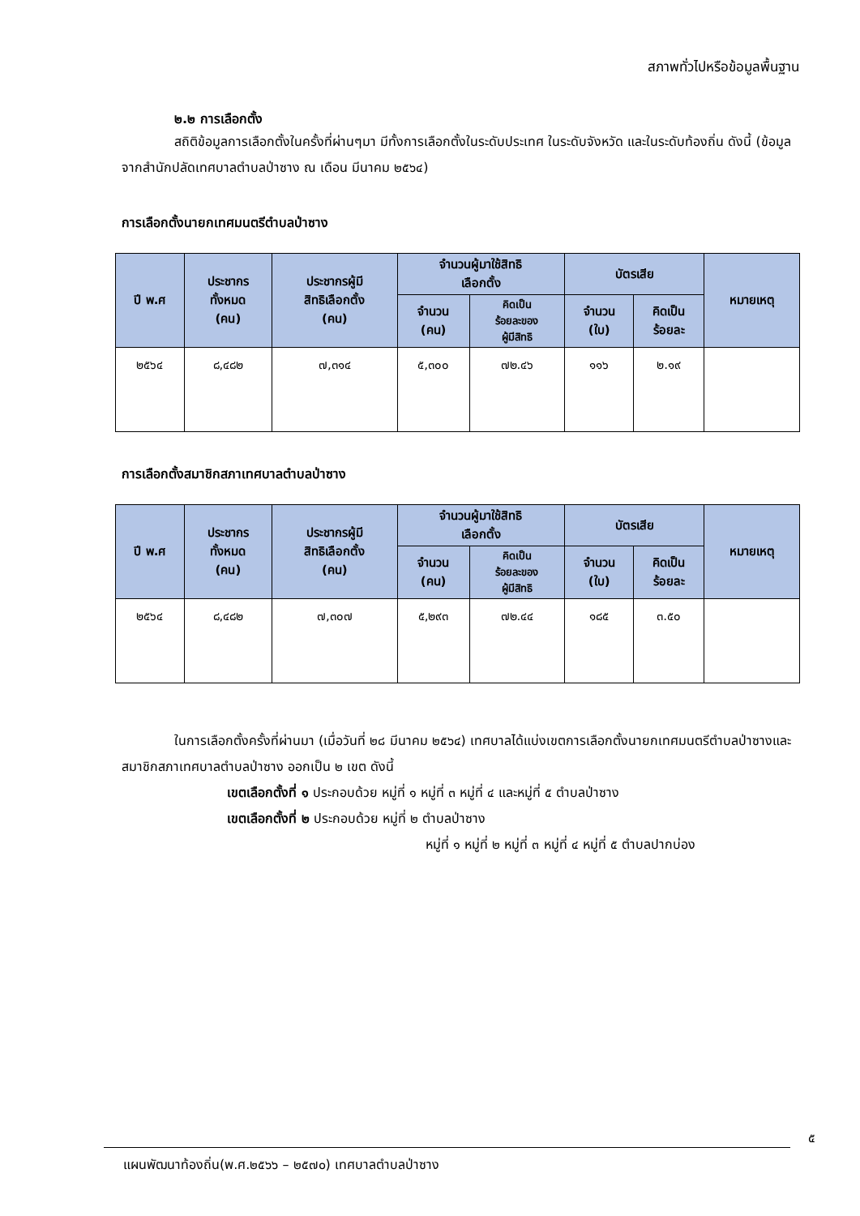สภาพทั่วไปหรือข้อมูลพื้นฐาน
๒.๒ การเลือกตั้ง
สถิติข้อมูลการเลือกตั้งในครั้งที่ผ่านๆมา มีทั้งการเลือกตั้งในระดับประเทศ ในระดับจังหวัด และในระดับท้องถิ่น ดังนี้ (ข้อมูลจากสำนักปลัดเทศบาลตำบลป่าซาง ณ เดือน มีนาคม ๒๕๖๔)
การเลือกตั้งนายกเทศมนตรีตำบลป่าซาง
| ปี พ.ศ | ประชากร ทั้งหมด (คน) | ประชากรผู้มี สิทธิเลือกตั้ง (คน) | จำนวนผู้มาใช้สิทธิ เลือกตั้ง | | บัตรเสีย | | หมายเหตุ |
| --- | --- | --- | --- | --- | --- | --- | --- |
| | | | จำนวน (คน) | คิดเป็น ร้อยละของ ผู้มีสิทธิ | จำนวน (ใบ) | คิดเป็น ร้อยละ | |
| ๒๕๖๔ | ๘,๔๘๒ | ๗,๓๑๔ | ๕,๓๐๐ | ๗๒.๔๖ | ๑๑๖ | ๒.๑๙ | |
การเลือกตั้งสมาชิกสภาเทศบาลตำบลป่าซาง
| ปี พ.ศ | ประชากร ทั้งหมด (คน) | ประชากรผู้มี สิทธิเลือกตั้ง (คน) | จำนวนผู้มาใช้สิทธิ เลือกตั้ง | | บัตรเสีย | | หมายเหตุ |
| --- | --- | --- | --- | --- | --- | --- | --- |
| | | | จำนวน (คน) | คิดเป็น ร้อยละของ ผู้มีสิทธิ | จำนวน (ใบ) | คิดเป็น ร้อยละ | |
| ๒๕๖๔ | ๘,๔๘๒ | ๗,๓๐๗ | ๕,๒๙๓ | ๗๒.๔๔ | ๑๘๕ | ๓.๕๐ | |
ในการเลือกตั้งครั้งที่ผ่านมา (เมื่อวันที่ ๒๘ มีนาคม ๒๕๖๔) เทศบาลได้แบ่งเขตการเลือกตั้งนายกเทศมนตรีตำบลป่าซางและสมาชิกสภาเทศบาลตำบลป่าซาง ออกเป็น ๒ เขต ดังนี้
เขตเลือกตั้งที่ ๑ ประกอบด้วย หมู่ที่ ๑ หมู่ที่ ๓ หมู่ที่ ๔ และหมู่ที่ ๕ ตำบลป่าซาง
เขตเลือกตั้งที่ ๒ ประกอบด้วย หมู่ที่ ๒ ตำบลป่าซาง
หมู่ที่ ๑ หมู่ที่ ๒ หมู่ที่ ๓ หมู่ที่ ๔ หมู่ที่ ๕ ตำบลปากบ่อง
๕
แผนพัฒนาท้องถิ่น(พ.ศ.๒๕๖๖ – ๒๕๗๐) เทศบาลตำบลป่าซาง